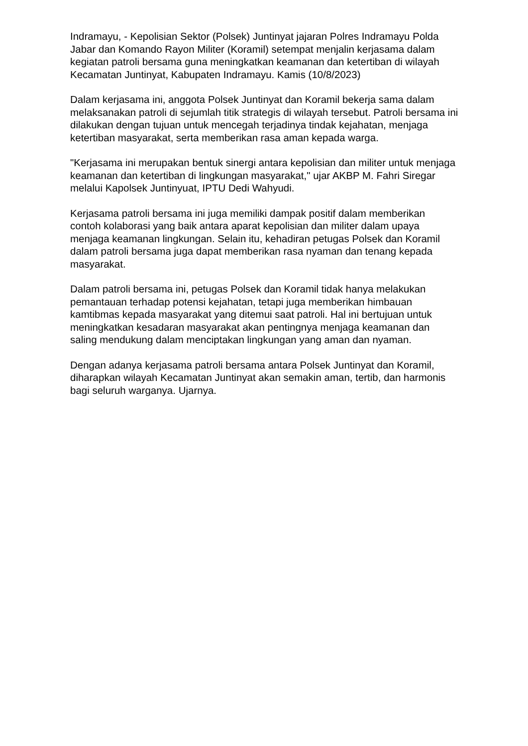Indramayu, - Kepolisian Sektor (Polsek) Juntinyat jajaran Polres Indramayu Polda Jabar dan Komando Rayon Militer (Koramil) setempat menjalin kerjasama dalam kegiatan patroli bersama guna meningkatkan keamanan dan ketertiban di wilayah Kecamatan Juntinyat, Kabupaten Indramayu. Kamis (10/8/2023)
Dalam kerjasama ini, anggota Polsek Juntinyat dan Koramil bekerja sama dalam melaksanakan patroli di sejumlah titik strategis di wilayah tersebut. Patroli bersama ini dilakukan dengan tujuan untuk mencegah terjadinya tindak kejahatan, menjaga ketertiban masyarakat, serta memberikan rasa aman kepada warga.
"Kerjasama ini merupakan bentuk sinergi antara kepolisian dan militer untuk menjaga keamanan dan ketertiban di lingkungan masyarakat," ujar AKBP M. Fahri Siregar melalui Kapolsek Juntinyuat, IPTU Dedi Wahyudi.
Kerjasama patroli bersama ini juga memiliki dampak positif dalam memberikan contoh kolaborasi yang baik antara aparat kepolisian dan militer dalam upaya menjaga keamanan lingkungan. Selain itu, kehadiran petugas Polsek dan Koramil dalam patroli bersama juga dapat memberikan rasa nyaman dan tenang kepada masyarakat.
Dalam patroli bersama ini, petugas Polsek dan Koramil tidak hanya melakukan pemantauan terhadap potensi kejahatan, tetapi juga memberikan himbauan kamtibmas kepada masyarakat yang ditemui saat patroli. Hal ini bertujuan untuk meningkatkan kesadaran masyarakat akan pentingnya menjaga keamanan dan saling mendukung dalam menciptakan lingkungan yang aman dan nyaman.
Dengan adanya kerjasama patroli bersama antara Polsek Juntinyat dan Koramil, diharapkan wilayah Kecamatan Juntinyat akan semakin aman, tertib, dan harmonis bagi seluruh warganya. Ujarnya.